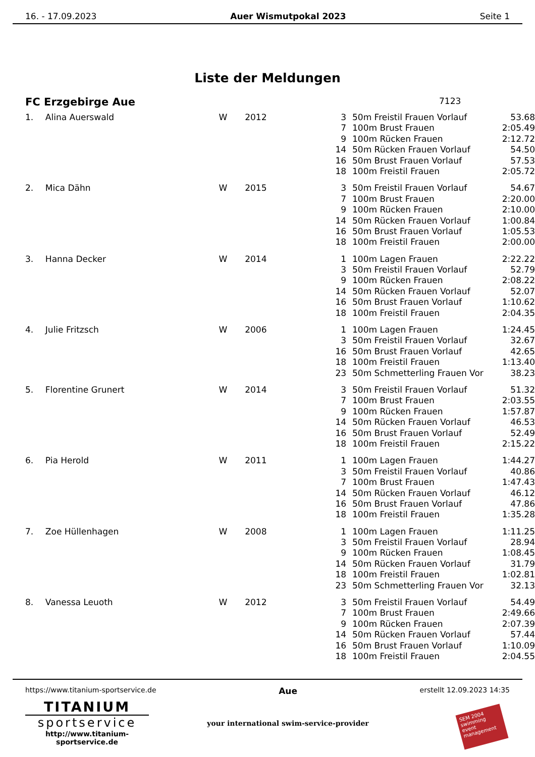16. - 17.09.2023 Auer Wismutpokal 2023 Seite 1
Liste der Meldungen
FC Erzgebirge Aue 7123
| 1. | Alina Auerswald | W | 2012 | 3 | 50m Freistil Frauen Vorlauf | 53.68 |
| | | | | 7 | 100m Brust Frauen | 2:05.49 |
| | | | | 9 | 100m Rücken Frauen | 2:12.72 |
| | | | | 14 | 50m Rücken Frauen Vorlauf | 54.50 |
| | | | | 16 | 50m Brust Frauen Vorlauf | 57.53 |
| | | | | 18 | 100m Freistil Frauen | 2:05.72 |
| 2. | Mica Dähn | W | 2015 | 3 | 50m Freistil Frauen Vorlauf | 54.67 |
| | | | | 7 | 100m Brust Frauen | 2:20.00 |
| | | | | 9 | 100m Rücken Frauen | 2:10.00 |
| | | | | 14 | 50m Rücken Frauen Vorlauf | 1:00.84 |
| | | | | 16 | 50m Brust Frauen Vorlauf | 1:05.53 |
| | | | | 18 | 100m Freistil Frauen | 2:00.00 |
| 3. | Hanna Decker | W | 2014 | 1 | 100m Lagen Frauen | 2:22.22 |
| | | | | 3 | 50m Freistil Frauen Vorlauf | 52.79 |
| | | | | 9 | 100m Rücken Frauen | 2:08.22 |
| | | | | 14 | 50m Rücken Frauen Vorlauf | 52.07 |
| | | | | 16 | 50m Brust Frauen Vorlauf | 1:10.62 |
| | | | | 18 | 100m Freistil Frauen | 2:04.35 |
| 4. | Julie Fritzsch | W | 2006 | 1 | 100m Lagen Frauen | 1:24.45 |
| | | | | 3 | 50m Freistil Frauen Vorlauf | 32.67 |
| | | | | 16 | 50m Brust Frauen Vorlauf | 42.65 |
| | | | | 18 | 100m Freistil Frauen | 1:13.40 |
| | | | | 23 | 50m Schmetterling Frauen Vor | 38.23 |
| 5. | Florentine Grunert | W | 2014 | 3 | 50m Freistil Frauen Vorlauf | 51.32 |
| | | | | 7 | 100m Brust Frauen | 2:03.55 |
| | | | | 9 | 100m Rücken Frauen | 1:57.87 |
| | | | | 14 | 50m Rücken Frauen Vorlauf | 46.53 |
| | | | | 16 | 50m Brust Frauen Vorlauf | 52.49 |
| | | | | 18 | 100m Freistil Frauen | 2:15.22 |
| 6. | Pia Herold | W | 2011 | 1 | 100m Lagen Frauen | 1:44.27 |
| | | | | 3 | 50m Freistil Frauen Vorlauf | 40.86 |
| | | | | 7 | 100m Brust Frauen | 1:47.43 |
| | | | | 14 | 50m Rücken Frauen Vorlauf | 46.12 |
| | | | | 16 | 50m Brust Frauen Vorlauf | 47.86 |
| | | | | 18 | 100m Freistil Frauen | 1:35.28 |
| 7. | Zoe Hüllenhagen | W | 2008 | 1 | 100m Lagen Frauen | 1:11.25 |
| | | | | 3 | 50m Freistil Frauen Vorlauf | 28.94 |
| | | | | 9 | 100m Rücken Frauen | 1:08.45 |
| | | | | 14 | 50m Rücken Frauen Vorlauf | 31.79 |
| | | | | 18 | 100m Freistil Frauen | 1:02.81 |
| | | | | 23 | 50m Schmetterling Frauen Vor | 32.13 |
| 8. | Vanessa Leuoth | W | 2012 | 3 | 50m Freistil Frauen Vorlauf | 54.49 |
| | | | | 7 | 100m Brust Frauen | 2:49.66 |
| | | | | 9 | 100m Rücken Frauen | 2:07.39 |
| | | | | 14 | 50m Rücken Frauen Vorlauf | 57.44 |
| | | | | 16 | 50m Brust Frauen Vorlauf | 1:10.09 |
| | | | | 18 | 100m Freistil Frauen | 2:04.55 |
https://www.titanium-sportservice.de Aue erstellt 12.09.2023 14:35
TITANIUM
sportservice
http://www.titanium-sportservice.de
your international swim-service-provider
SEM 2004
swimming event management